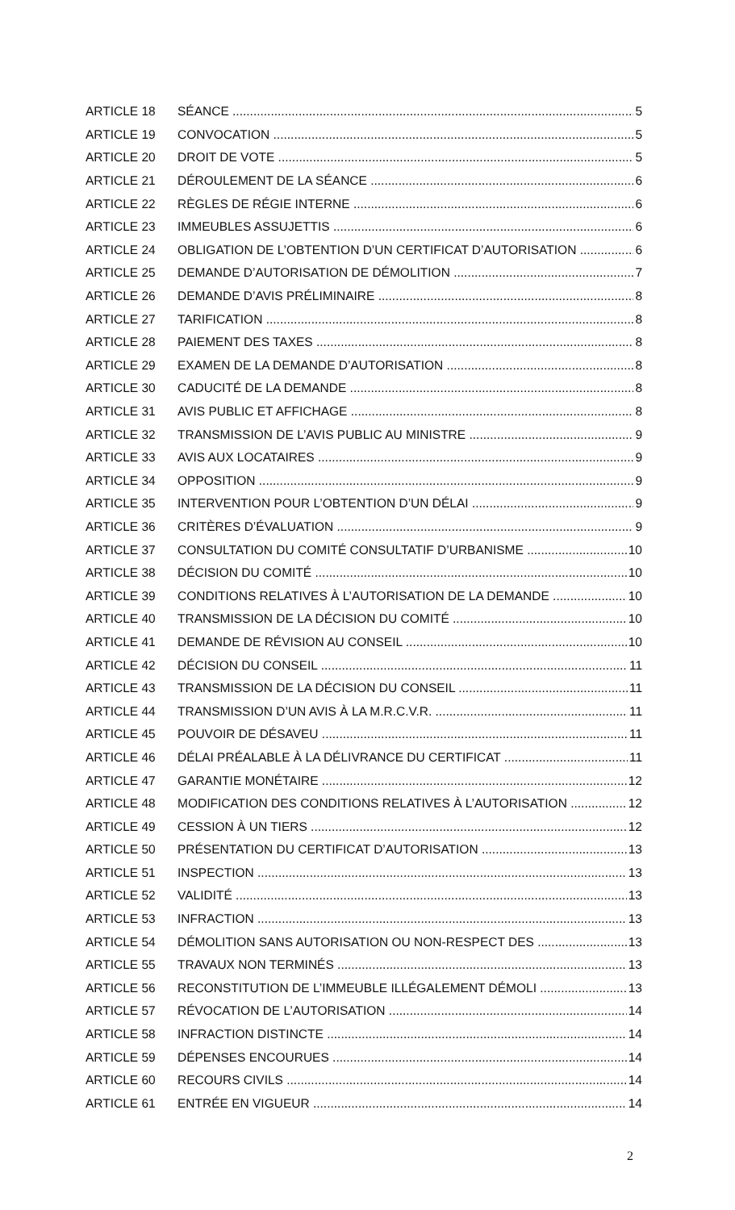ARTICLE 18 SÉANCE 5
ARTICLE 19 CONVOCATION 5
ARTICLE 20 DROIT DE VOTE 5
ARTICLE 21 DÉROULEMENT DE LA SÉANCE 6
ARTICLE 22 RÈGLES DE RÉGIE INTERNE 6
ARTICLE 23 IMMEUBLES ASSUJETTIS 6
ARTICLE 24 OBLIGATION DE L’OBTENTION D’UN CERTIFICAT D’AUTORISATION 6
ARTICLE 25 DEMANDE D’AUTORISATION DE DÉMOLITION 7
ARTICLE 26 DEMANDE D’AVIS PRÉLIMINAIRE 8
ARTICLE 27 TARIFICATION 8
ARTICLE 28 PAIEMENT DES TAXES 8
ARTICLE 29 EXAMEN DE LA DEMANDE D’AUTORISATION 8
ARTICLE 30 CADUCITÉ DE LA DEMANDE 8
ARTICLE 31 AVIS PUBLIC ET AFFICHAGE 8
ARTICLE 32 TRANSMISSION DE L’AVIS PUBLIC AU MINISTRE 9
ARTICLE 33 AVIS AUX LOCATAIRES 9
ARTICLE 34 OPPOSITION 9
ARTICLE 35 INTERVENTION POUR L’OBTENTION D’UN DÉLAI 9
ARTICLE 36 CRITÈRES D’ÉVALUATION 9
ARTICLE 37 CONSULTATION DU COMITÉ CONSULTATIF D’URBANISME 10
ARTICLE 38 DÉCISION DU COMITÉ 10
ARTICLE 39 CONDITIONS RELATIVES À L’AUTORISATION DE LA DEMANDE 10
ARTICLE 40 TRANSMISSION DE LA DÉCISION DU COMITÉ 10
ARTICLE 41 DEMANDE DE RÉVISION AU CONSEIL 10
ARTICLE 42 DÉCISION DU CONSEIL 11
ARTICLE 43 TRANSMISSION DE LA DÉCISION DU CONSEIL 11
ARTICLE 44 TRANSMISSION D’UN AVIS À LA M.R.C.V.R. 11
ARTICLE 45 POUVOIR DE DÉSAVEU 11
ARTICLE 46 DÉLAI PRÉALABLE À LA DÉLIVRANCE DU CERTIFICAT 11
ARTICLE 47 GARANTIE MONÉTAIRE 12
ARTICLE 48 MODIFICATION DES CONDITIONS RELATIVES À L’AUTORISATION 12
ARTICLE 49 CESSION À UN TIERS 12
ARTICLE 50 PRÉSENTATION DU CERTIFICAT D’AUTORISATION 13
ARTICLE 51 INSPECTION 13
ARTICLE 52 VALIDITÉ 13
ARTICLE 53 INFRACTION 13
ARTICLE 54 DÉMOLITION SANS AUTORISATION OU NON-RESPECT DES 13
ARTICLE 55 TRAVAUX NON TERMINÉS 13
ARTICLE 56 RECONSTITUTION DE L’IMMEUBLE ILLÉGALEMENT DÉMOLI 13
ARTICLE 57 RÉVOCATION DE L’AUTORISATION 14
ARTICLE 58 INFRACTION DISTINCTE 14
ARTICLE 59 DÉPENSES ENCOURUES 14
ARTICLE 60 RECOURS CIVILS 14
ARTICLE 61 ENTRÉE EN VIGUEUR 14
2